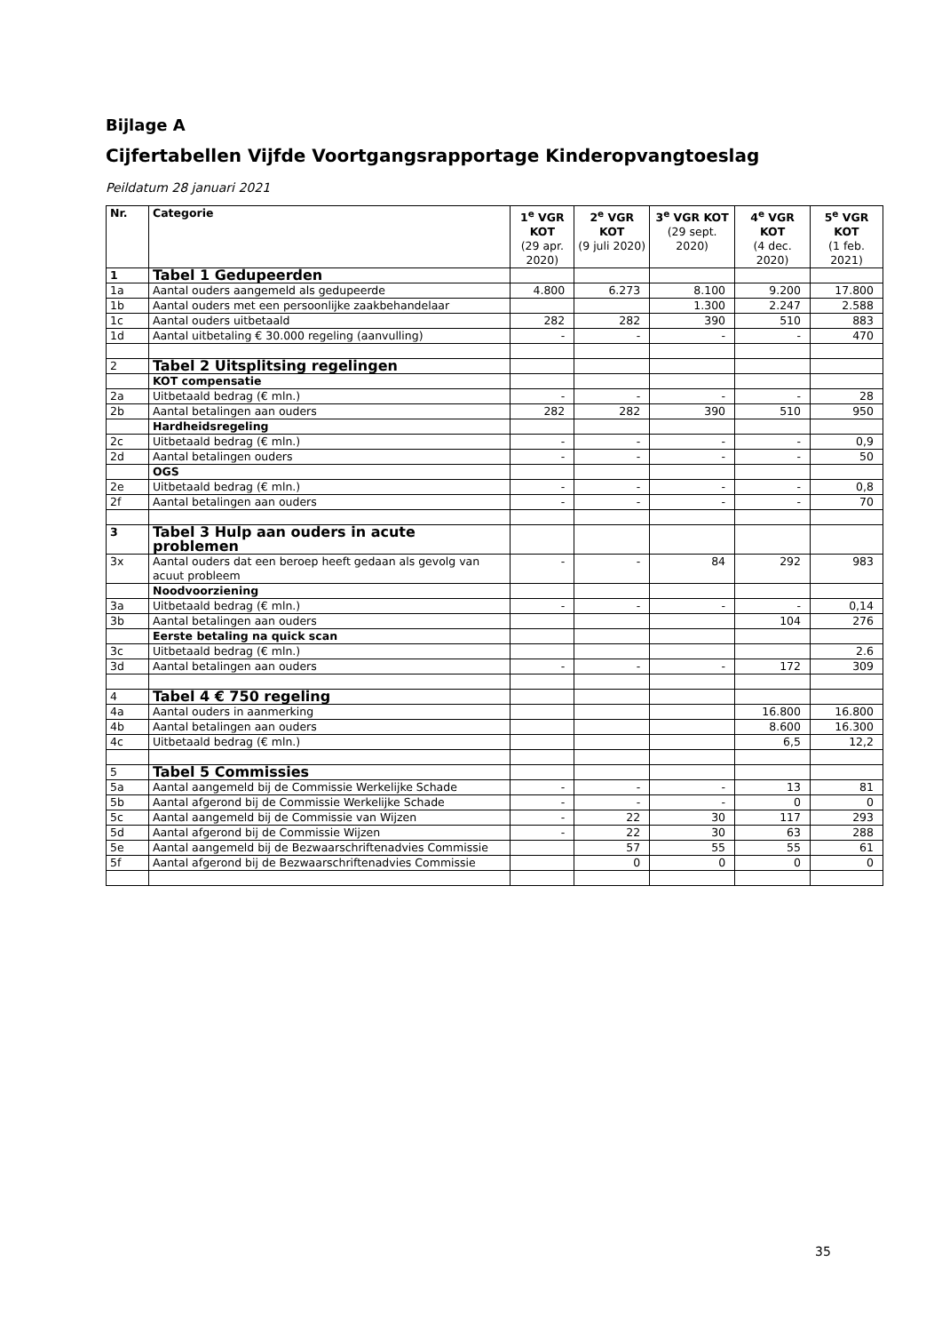Bijlage A
Cijfertabellen Vijfde Voortgangsrapportage Kinderopvangtoeslag
Peildatum 28 januari 2021
| Nr. | Categorie | 1<sup>e</sup> VGR KOT (29 apr. 2020) | 2<sup>e</sup> VGR KOT (9 juli 2020) | 3<sup>e</sup> VGR KOT (29 sept. 2020) | 4<sup>e</sup> VGR KOT (4 dec. 2020) | 5<sup>e</sup> VGR KOT (1 feb. 2021) |
| --- | --- | --- | --- | --- | --- | --- |
| 1 | Tabel 1 Gedupeerden | | | | | |
| 1a | Aantal ouders aangemeld als gedupeerde | 4.800 | 6.273 | 8.100 | 9.200 | 17.800 |
| 1b | Aantal ouders met een persoonlijke zaakbehandelaar | | | 1.300 | 2.247 | 2.588 |
| 1c | Aantal ouders uitbetaald | 282 | 282 | 390 | 510 | 883 |
| 1d | Aantal uitbetaling € 30.000 regeling (aanvulling) | - | - | - | - | 470 |
| 2 | Tabel 2 Uitsplitsing regelingen | | | | | |
| | KOT compensatie | | | | | |
| 2a | Uitbetaald bedrag (€ mln.) | - | - | - | - | 28 |
| 2b | Aantal betalingen aan ouders | 282 | 282 | 390 | 510 | 950 |
| | Hardheidsregeling | | | | | |
| 2c | Uitbetaald bedrag (€ mln.) | - | - | - | - | 0,9 |
| 2d | Aantal betalingen ouders | - | - | - | - | 50 |
| | OGS | | | | | |
| 2e | Uitbetaald bedrag (€ mln.) | - | - | - | - | 0,8 |
| 2f | Aantal betalingen aan ouders | - | - | - | - | 70 |
| 3 | Tabel 3 Hulp aan ouders in acute problemen | | | | | |
| 3x | Aantal ouders dat een beroep heeft gedaan als gevolg van acuut probleem | - | - | 84 | 292 | 983 |
| | Noodvoorziening | | | | | |
| 3a | Uitbetaald bedrag (€ mln.) | - | - | - | - | 0,14 |
| 3b | Aantal betalingen aan ouders | | | | 104 | 276 |
| | Eerste betaling na quick scan | | | | | |
| 3c | Uitbetaald bedrag (€ mln.) | | | | | 2.6 |
| 3d | Aantal betalingen aan ouders | - | - | - | 172 | 309 |
| 4 | Tabel 4 € 750 regeling | | | | | |
| 4a | Aantal ouders in aanmerking | | | | 16.800 | 16.800 |
| 4b | Aantal betalingen aan ouders | | | | 8.600 | 16.300 |
| 4c | Uitbetaald bedrag (€ mln.) | | | | 6,5 | 12,2 |
| 5 | Tabel 5 Commissies | | | | | |
| 5a | Aantal aangemeld bij de Commissie Werkelijke Schade | - | - | - | 13 | 81 |
| 5b | Aantal afgerond bij de Commissie Werkelijke Schade | - | - | - | 0 | 0 |
| 5c | Aantal aangemeld bij de Commissie van Wijzen | - | 22 | 30 | 117 | 293 |
| 5d | Aantal afgerond bij de Commissie Wijzen | - | 22 | 30 | 63 | 288 |
| 5e | Aantal aangemeld bij de Bezwaarschriftenadvies Commissie | | 57 | 55 | 55 | 61 |
| 5f | Aantal afgerond bij de Bezwaarschriftenadvies Commissie | | 0 | 0 | 0 | 0 |
35